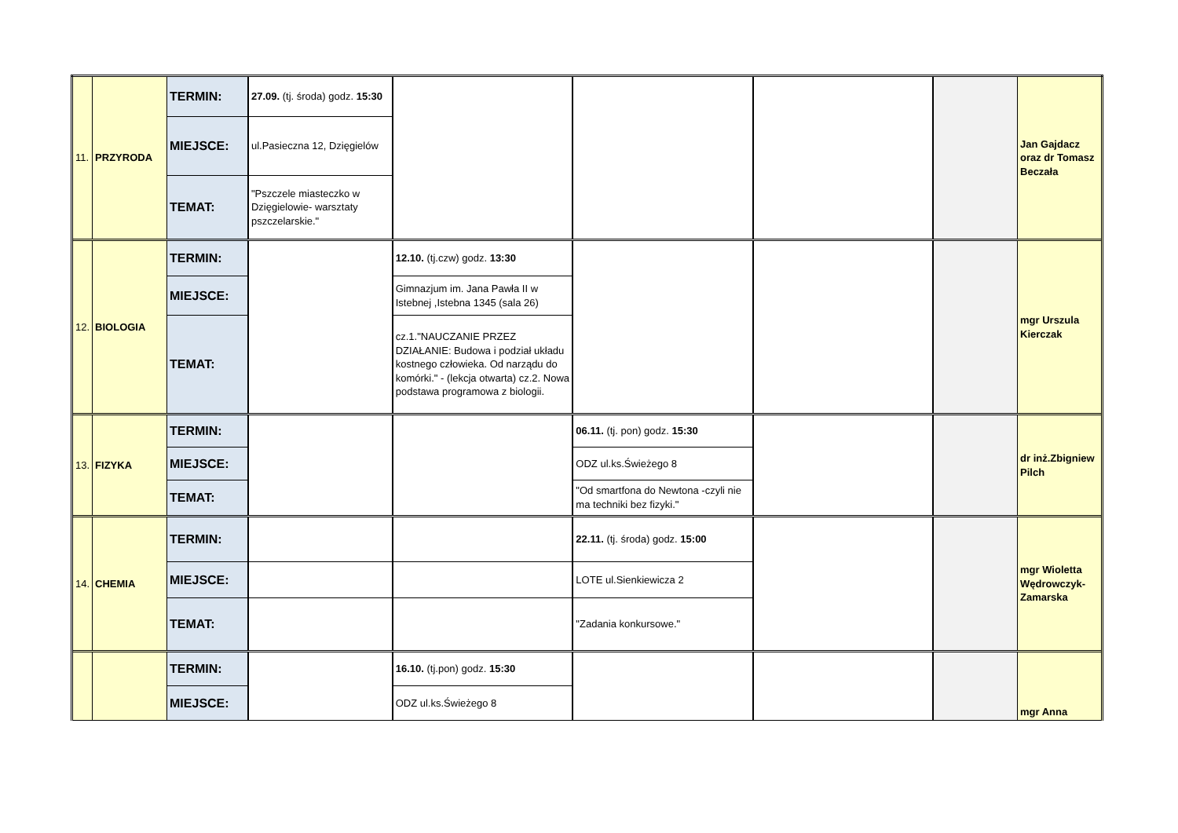| 11. | PRZYRODA | TERMIN: | 27.09. (tj. środa) godz. 15:30 | | | | | Jan Gajdacz oraz dr Tomasz Beczała |
| | | MIEJSCE: | ul.Pasieczna 12, Dzięgielów | | | | | |
| | | TEMAT: | "Pszczele miasteczko w Dzięgielowie- warsztaty pszczelarskie." | | | | | |
| 12. | BIOLOGIA | TERMIN: | | 12.10. (tj.czw) godz. 13:30 | | | | mgr Urszula Kierczak |
| | | MIEJSCE: | | Gimnazjum im. Jana Pawła II w Istebnej ,Istebna 1345 (sala 26) | | | | |
| | | TEMAT: | | cz.1."NAUCZANIE PRZEZ DZIAŁANIE: Budowa i podział układu kostnego człowieka. Od narządu do komórki." - (lekcja otwarta) cz.2. Nowa podstawa programowa z biologii. | | | | |
| 13. | FIZYKA | TERMIN: | | | 06.11. (tj. pon) godz. 15:30 | | | dr inż.Zbigniew Pilch |
| | | MIEJSCE: | | | ODZ ul.ks.Świeżego 8 | | | |
| | | TEMAT: | | | "Od smartfona do Newtona -czyli nie ma techniki bez fizyki." | | | |
| 14. | CHEMIA | TERMIN: | | | 22.11. (tj. środa) godz. 15:00 | | | mgr Wioletta Wędrowczyk-Zamarska |
| | | MIEJSCE: | | | LOTE ul.Sienkiewicza 2 | | | |
| | | TEMAT: | | | "Zadania konkursowe." | | | |
| | | TERMIN: | | 16.10. (tj.pon) godz. 15:30 | | | | mgr Anna |
| | | MIEJSCE: | | ODZ ul.ks.Świeżego 8 | | | | |